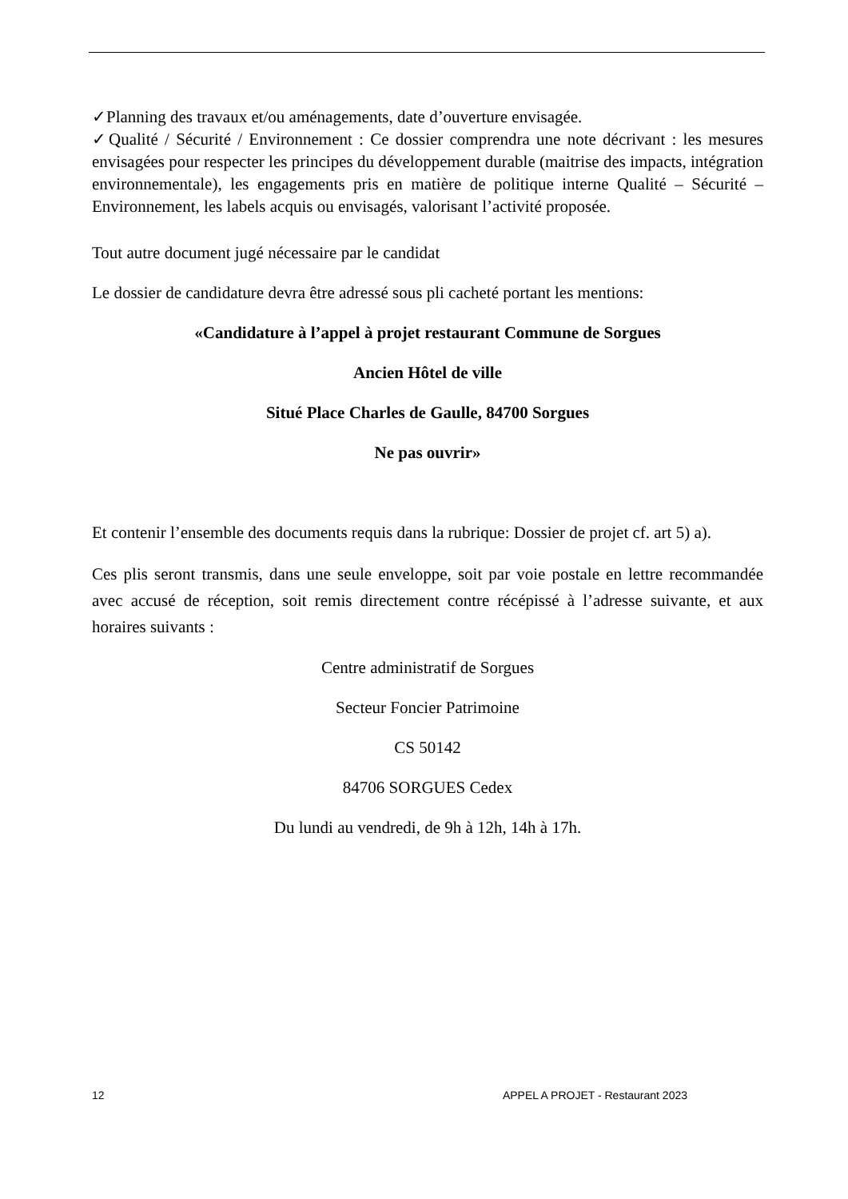✓Planning des travaux et/ou aménagements, date d’ouverture envisagée.
✓Qualité / Sécurité / Environnement : Ce dossier comprendra une note décrivant : les mesures envisagées pour respecter les principes du développement durable (maitrise des impacts, intégration environnementale), les engagements pris en matière de politique interne Qualité – Sécurité – Environnement, les labels acquis ou envisagés, valorisant l’activité proposée.
Tout autre document jugé nécessaire par le candidat
Le dossier de candidature devra être adressé sous pli cacheté portant les mentions:
«Candidature à l’appel à projet restaurant Commune de Sorgues
Ancien Hôtel de ville
Situé Place Charles de Gaulle, 84700 Sorgues
Ne pas ouvrir»
Et contenir l’ensemble des documents requis dans la rubrique: Dossier de projet cf. art 5) a).
Ces plis seront transmis, dans une seule enveloppe, soit par voie postale en lettre recommandée avec accusé de réception, soit remis directement contre récépissé à l’adresse suivante, et aux horaires suivants :
Centre administratif de Sorgues
Secteur Foncier Patrimoine
CS 50142
84706 SORGUES Cedex
Du lundi au vendredi, de 9h à 12h, 14h à 17h.
12 APPEL A PROJET - Restaurant 2023